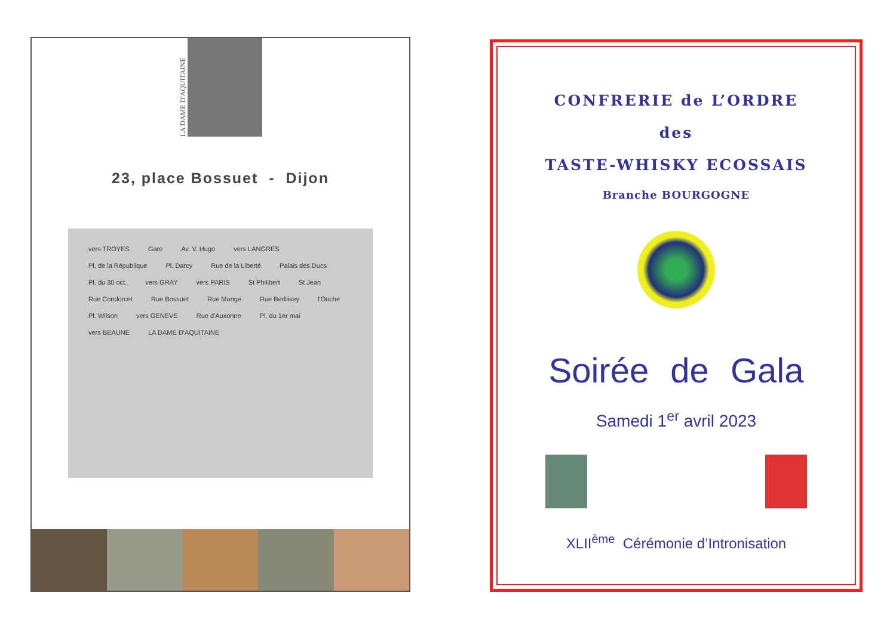LA DAME D'AQUITAINE
23, place Bossuet - Dijon
vers TROYES Gare Av. V. Hugo vers LANGRES Pl. de la République Pl. Darcy Rue de la Liberté Palais des Ducs Pl. du 30 oct. vers GRAY vers PARIS St Philibert St Jean Rue Condorcet Rue Bossuet Rue Monge Rue Berbisey l'Ouche Pl. Wilson vers GENEVE Rue d'Auxonne Pl. du 1er mai vers BEAUNE LA DAME D'AQUITAINE
CONFRERIE de L’ORDRE
des
TASTE-WHISKY ECOSSAIS
Branche BOURGOGNE
Soirée de Gala
Samedi 1<sup>er</sup> avril 2023
XLII<sup>ème</sup> Cérémonie d’Intronisation